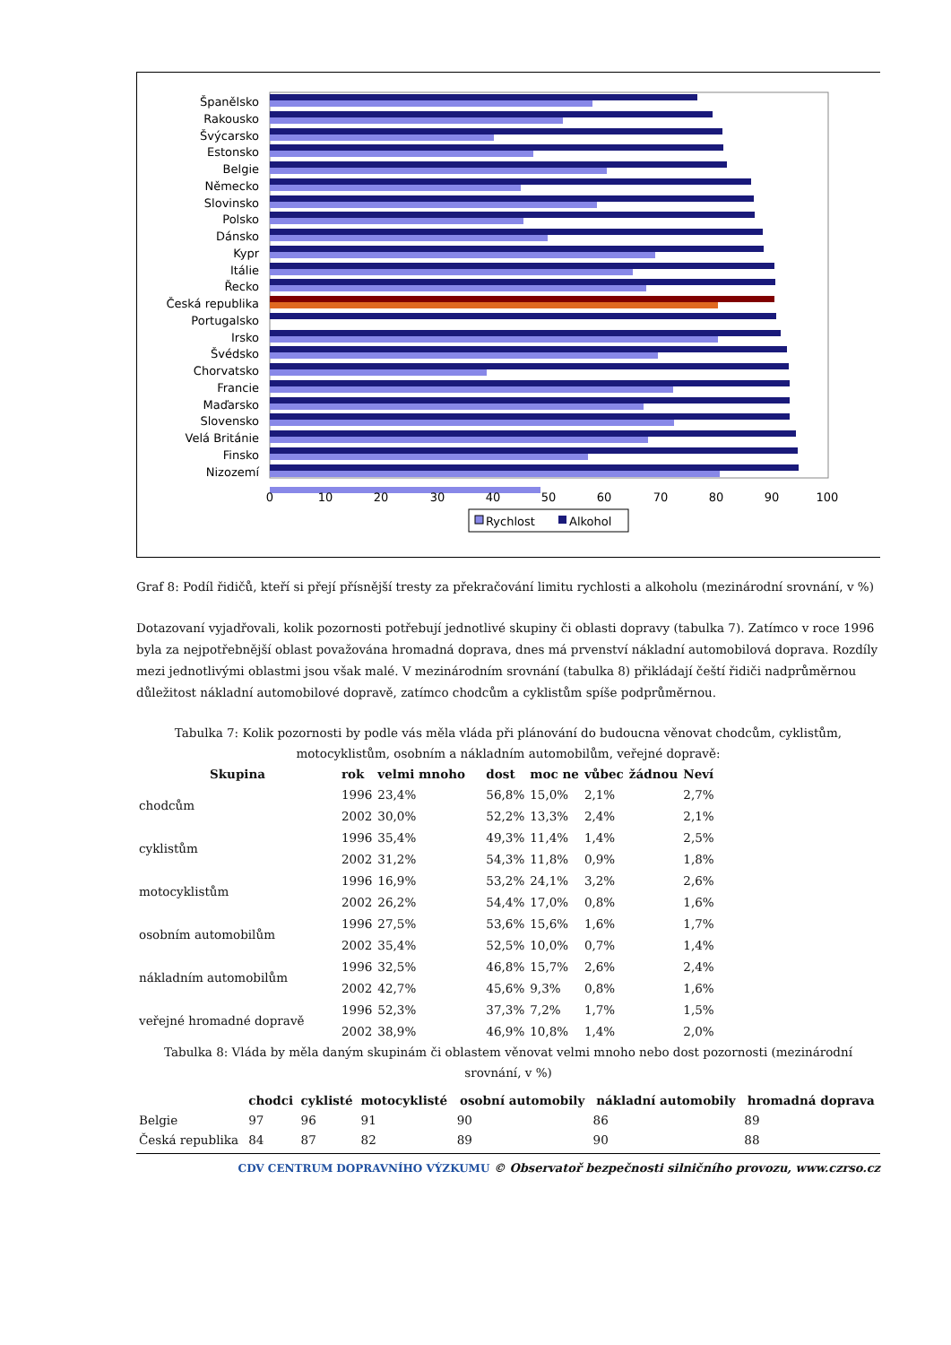Španělsko
Rakousko
Švýcarsko
Estonsko
Belgie
Německo
Slovinsko
Polsko
Dánsko
Kypr
Itálie
Řecko
Česká republika
Portugalsko
Irsko
Švédsko
Chorvatsko
Francie
Maďarsko
Slovensko
Velá Británie
Finsko
Nizozemí
0
10
20
30
40
50
60
70
80
90
100
Rychlost
Alkohol
Graf 8: Podíl řidičů, kteří si přejí přísnější tresty za překračování limitu rychlosti a alkoholu (mezinárodní srovnání, v %)
Dotazovaní vyjadřovali, kolik pozornosti potřebují jednotlivé skupiny či oblasti dopravy (tabulka 7). Zatímco v roce 1996 byla za nejpotřebnější oblast považována hromadná doprava, dnes má prvenství nákladní automobilová doprava. Rozdíly mezi jednotlivými oblastmi jsou však malé. V mezinárodním srovnání (tabulka 8) přikládají čeští řidiči nadprůměrnou důležitost nákladní automobilové dopravě, zatímco chodcům a cyklistům spíše podprůměrnou.
Tabulka 7: Kolik pozornosti by podle vás měla vláda při plánování do budoucna věnovat chodcům, cyklistům, motocyklistům, osobním a nákladním automobilům, veřejné dopravě:
| Skupina | rok | velmi mnoho | dost | moc ne | vůbec | žádnou | Neví |
| --- | --- | --- | --- | --- | --- | --- | --- |
| chodcům | 1996 | 23,4% | 56,8% | 15,0% | 2,1% | | 2,7% |
| | 2002 | 30,0% | 52,2% | 13,3% | 2,4% | | 2,1% |
| cyklistům | 1996 | 35,4% | 49,3% | 11,4% | 1,4% | | 2,5% |
| | 2002 | 31,2% | 54,3% | 11,8% | 0,9% | | 1,8% |
| motocyklistům | 1996 | 16,9% | 53,2% | 24,1% | 3,2% | | 2,6% |
| | 2002 | 26,2% | 54,4% | 17,0% | 0,8% | | 1,6% |
| osobním automobilům | 1996 | 27,5% | 53,6% | 15,6% | 1,6% | | 1,7% |
| | 2002 | 35,4% | 52,5% | 10,0% | 0,7% | | 1,4% |
| nákladním automobilům | 1996 | 32,5% | 46,8% | 15,7% | 2,6% | | 2,4% |
| | 2002 | 42,7% | 45,6% | 9,3% | 0,8% | | 1,6% |
| veřejné hromadné dopravě | 1996 | 52,3% | 37,3% | 7,2% | 1,7% | | 1,5% |
| | 2002 | 38,9% | 46,9% | 10,8% | 1,4% | | 2,0% |
Tabulka 8: Vláda by měla daným skupinám či oblastem věnovat velmi mnoho nebo dost pozornosti (mezinárodní srovnání, v %)
| | chodci | cyklisté | motocyklisté | osobní automobily | nákladní automobily | hromadná doprava |
| --- | --- | --- | --- | --- | --- | --- |
| Belgie | 97 | 96 | 91 | 90 | 86 | 89 |
| Česká republika | 84 | 87 | 82 | 89 | 90 | 88 |
CDV CENTRUM DOPRAVNÍHO VÝZKUMU © Observatoř bezpečnosti silničního provozu, www.czrso.cz